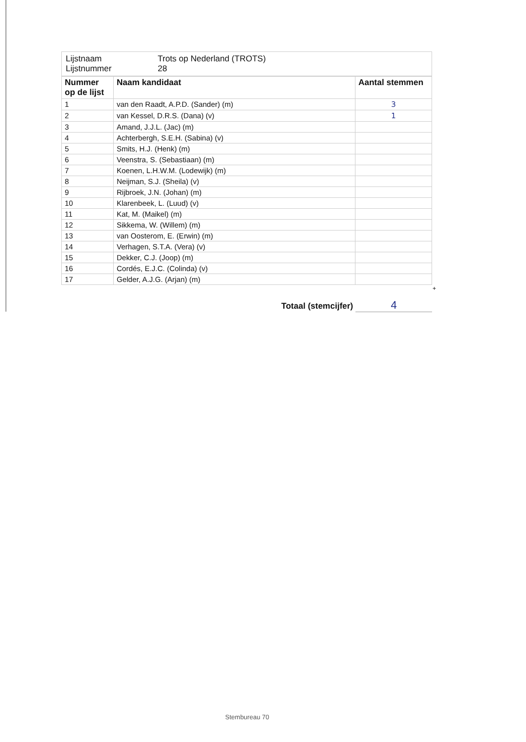| Lijstnaam Lijstnummer | Trots op Nederland (TROTS) 28 |
| Nummer op de lijst | Naam kandidaat | Aantal stemmen |
| --- | --- | --- |
| 1 | van den Raadt, A.P.D. (Sander) (m) | 3 |
| 2 | van Kessel, D.R.S. (Dana) (v) | 1 |
| 3 | Amand, J.J.L. (Jac) (m) | |
| 4 | Achterbergh, S.E.H. (Sabina) (v) | |
| 5 | Smits, H.J. (Henk) (m) | |
| 6 | Veenstra, S. (Sebastiaan) (m) | |
| 7 | Koenen, L.H.W.M. (Lodewijk) (m) | |
| 8 | Neijman, S.J. (Sheila) (v) | |
| 9 | Rijbroek, J.N. (Johan) (m) | |
| 10 | Klarenbeek, L. (Luud) (v) | |
| 11 | Kat, M. (Maikel) (m) | |
| 12 | Sikkema, W. (Willem) (m) | |
| 13 | van Oosterom, E. (Erwin) (m) | |
| 14 | Verhagen, S.T.A. (Vera) (v) | |
| 15 | Dekker, C.J. (Joop) (m) | |
| 16 | Cordés, E.J.C. (Colinda) (v) | |
| 17 | Gelder, A.J.G. (Arjan) (m) | |
+
Totaal (stemcijfer) 4
Stembureau 70